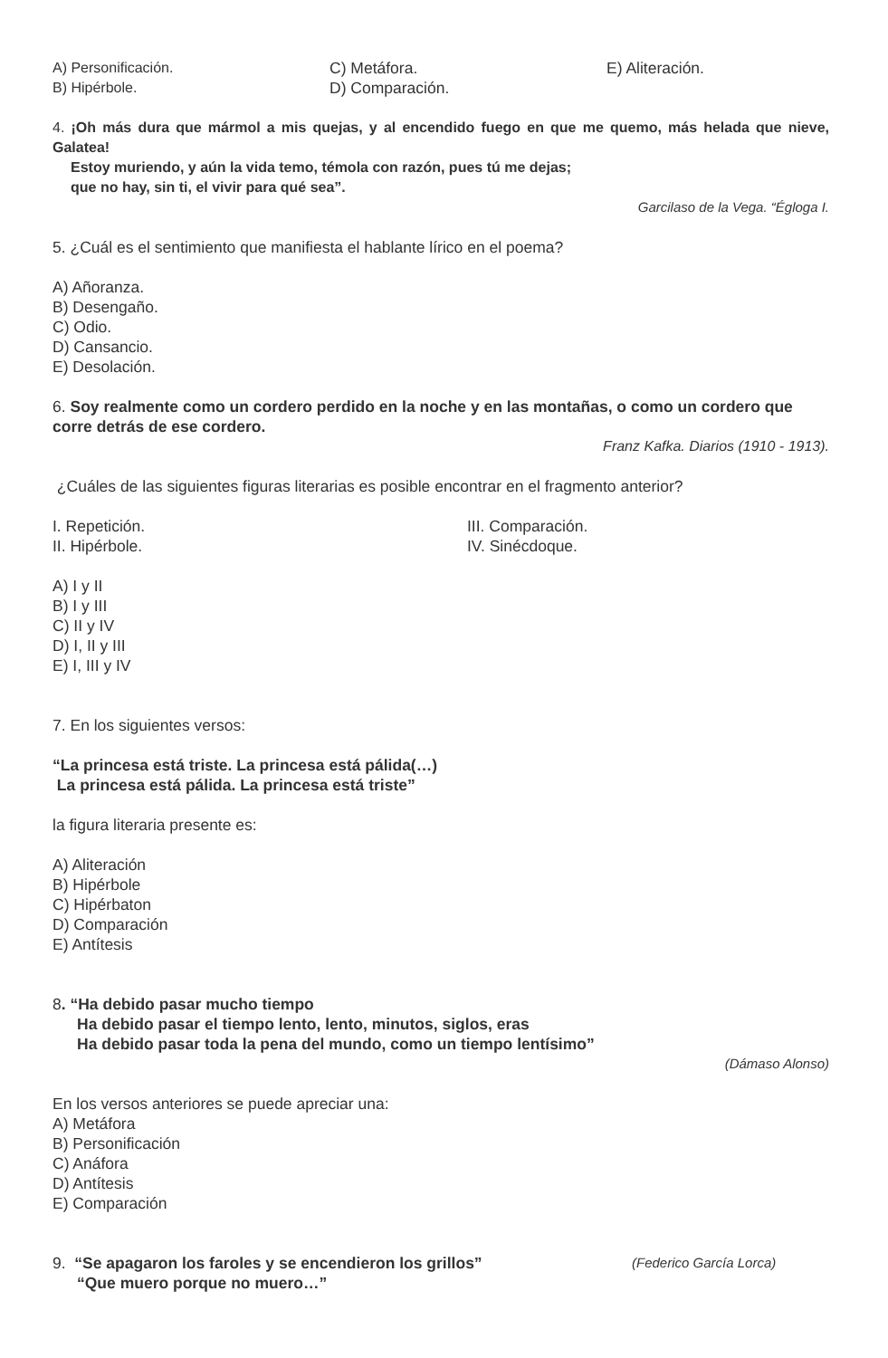A) Personificación.
B) Hipérbole.
C) Metáfora.
D) Comparación.
E) Aliteración.
4. ¡Oh más dura que mármol a mis quejas, y al encendido fuego en que me quemo, más helada que nieve, Galatea!
Estoy muriendo, y aún la vida temo, témola con razón, pues tú me dejas;
que no hay, sin ti, el vivir para qué sea”.
Garcilaso de la Vega. “Égloga I.
5. ¿Cuál es el sentimiento que manifiesta el hablante lírico en el poema?
A) Añoranza.
B) Desengaño.
C) Odio.
D) Cansancio.
E) Desolación.
6. Soy realmente como un cordero perdido en la noche y en las montañas, o como un cordero que corre detrás de ese cordero.
Franz Kafka. Diarios (1910 - 1913).
¿Cuáles de las siguientes figuras literarias es posible encontrar en el fragmento anterior?
I. Repetición.
II. Hipérbole.
III. Comparación.
IV. Sinécdoque.
A) I y II
B) I y III
C) II y IV
D) I, II y III
E) I, III y IV
7. En los siguientes versos:
“La princesa está triste. La princesa está pálida(…)
La princesa está pálida. La princesa está triste”
la figura literaria presente es:
A) Aliteración
B) Hipérbole
C) Hipérbaton
D) Comparación
E) Antítesis
8. “Ha debido pasar mucho tiempo
Ha debido pasar el tiempo lento, lento, minutos, siglos, eras
Ha debido pasar toda la pena del mundo, como un tiempo lentísimo”
(Dámaso Alonso)
En los versos anteriores se puede apreciar una:
A) Metáfora
B) Personificación
C) Anáfora
D) Antítesis
E) Comparación
9. “Se apagaron los faroles y se encendieron los grillos”
(Federico García Lorca)
“Que muero porque no muero…”